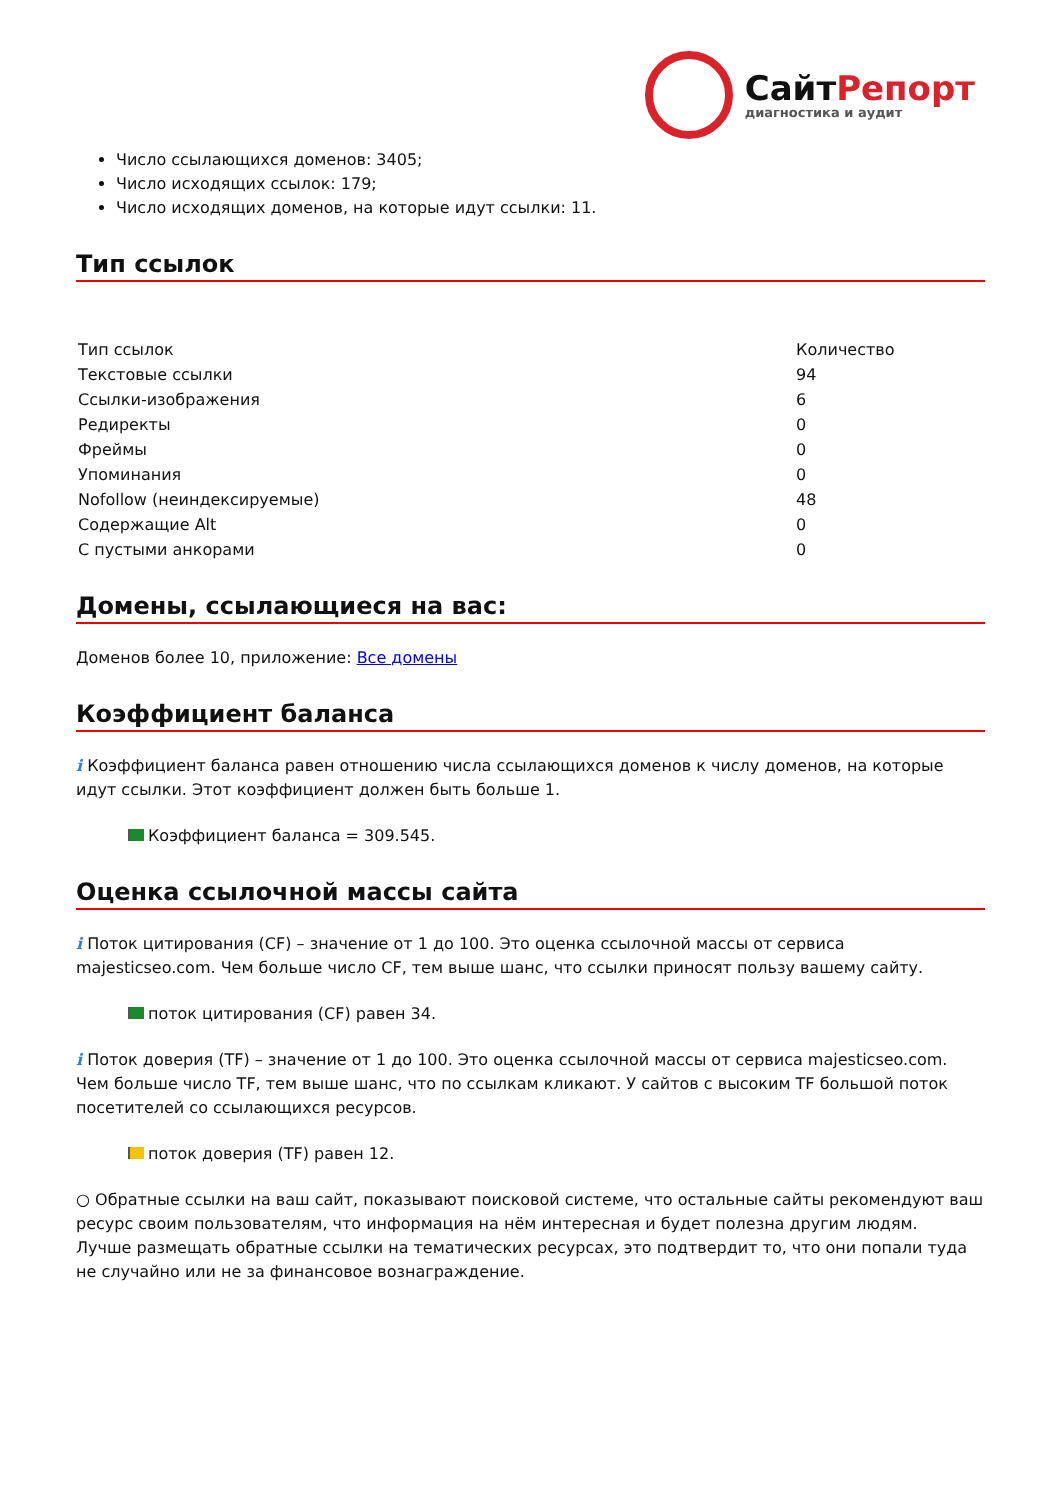СайтРепорт
диагностика и аудит
Число ссылающихся доменов: 3405;
Число исходящих ссылок: 179;
Число исходящих доменов, на которые идут ссылки: 11.
Тип ссылок
| Тип ссылок | Количество |
| Текстовые ссылки | 94 |
| Ссылки-изображения | 6 |
| Редиректы | 0 |
| Фреймы | 0 |
| Упоминания | 0 |
| Nofollow (неиндексируемые) | 48 |
| Содержащие Alt | 0 |
| С пустыми анкорами | 0 |
Домены, ссылающиеся на вас:
Доменов более 10, приложение: Все домены
Коэффициент баланса
i Коэффициент баланса равен отношению числа ссылающихся доменов к числу доменов, на которые идут ссылки. Этот коэффициент должен быть больше 1.
Коэффициент баланса = 309.545.
Оценка ссылочной массы сайта
i Поток цитирования (CF) – значение от 1 до 100. Это оценка ссылочной массы от сервиса majesticseo.com. Чем больше число CF, тем выше шанс, что ссылки приносят пользу вашему сайту.
поток цитирования (CF) равен 34.
i Поток доверия (TF) – значение от 1 до 100. Это оценка ссылочной массы от сервиса majesticseo.com. Чем больше число TF, тем выше шанс, что по ссылкам кликают. У сайтов с высоким TF большой поток посетителей со ссылающихся ресурсов.
поток доверия (TF) равен 12.
○ Обратные ссылки на ваш сайт, показывают поисковой системе, что остальные сайты рекомендуют ваш ресурс своим пользователям, что информация на нём интересная и будет полезна другим людям.
Лучше размещать обратные ссылки на тематических ресурсах, это подтвердит то, что они попали туда не случайно или не за финансовое вознаграждение.